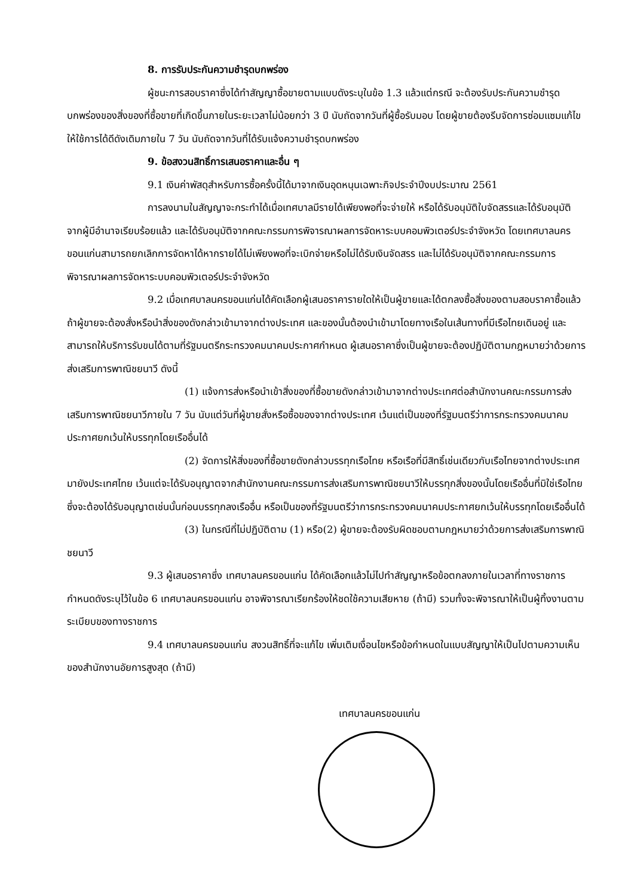8. การรับประกันความชำรุดบกพร่อง
ผู้ชนะการสอบราคาซึ่งได้ทำสัญญาซื้อขายตามแบบดังระบุในข้อ 1.3 แล้วแต่กรณี จะต้องรับประกันความชำรุดบกพร่องของสิ่งของที่ซื้อขายที่เกิดขึ้นภายในระยะเวลาไม่น้อยกว่า 3 ปี นับถัดจากวันที่ผู้ซื้อรับมอบ โดยผู้ขายต้องรีบจัดการซ่อมแซมแก้ไขให้ใช้การได้ดีดังเดิมภายใน 7 วัน นับถัดจากวันที่ได้รับแจ้งความชำรุดบกพร่อง
9. ข้อสงวนสิทธิ์การเสนอราคาและอื่น ๆ
9.1 เงินค่าพัสดุสำหรับการซื้อครั้งนี้ได้มาจากเงินอุดหนุนเฉพาะกิจประจำปีงบประมาณ 2561
การลงนามในสัญญาจะกระทำได้เมื่อเทศบาลมีรายได้เพียงพอที่จะจ่ายให้ หรือได้รับอนุมัติใบจัดสรรและได้รับอนุมัติจากผู้มีอำนาจเรียบร้อยแล้ว และได้รับอนุมัติจากคณะกรรมการพิจารณาผลการจัดหาระบบคอมพิวเตอร์ประจำจังหวัด โดยเทศบาลนครขอนแก่นสามารถยกเลิกการจัดหาได้หากรายได้ไม่เพียงพอที่จะเบิกจ่ายหรือไม่ได้รับเงินจัดสรร และไม่ได้รับอนุมัติจากคณะกรรมการพิจารณาผลการจัดหาระบบคอมพิวเตอร์ประจำจังหวัด
9.2 เมื่อเทศบาลนครขอนแก่นได้คัดเลือกผู้เสนอราคารายใดให้เป็นผู้ขายและได้ตกลงซื้อสิ่งของตามสอบราคาซื้อแล้ว ถ้าผู้ขายจะต้องสั่งหรือนำสิ่งของดังกล่าวเข้ามาจากต่างประเทศ และของนั้นต้องนำเข้ามาโดยทางเรือในเส้นทางที่มีเรือไทยเดินอยู่ และสามารถให้บริการรับขนได้ตามที่รัฐมนตรีกระทรวงคมนาคมประกาศกำหนด ผู้เสนอราคาซึ่งเป็นผู้ขายจะต้องปฏิบัติตามกฎหมายว่าด้วยการส่งเสริมการพาณิชยนาวี ดังนี้
(1) แจ้งการส่งหรือนำเข้าสิ่งของที่ซื้อขายดังกล่าวเข้ามาจากต่างประเทศต่อสำนักงานคณะกรรมการส่งเสริมการพาณิชยนาวีภายใน 7 วัน นับแต่วันที่ผู้ขายสั่งหรือซื้อของจากต่างประเทศ เว้นแต่เป็นของที่รัฐมนตรีว่าการกระทรวงคมนาคมประกาศยกเว้นให้บรรทุกโดยเรืออื่นได้
(2) จัดการให้สิ่งของที่ซื้อขายดังกล่าวบรรทุกเรือไทย หรือเรือที่มีสิทธิ์เช่นเดียวกับเรือไทยจากต่างประเทศมายังประเทศไทย เว้นแต่จะได้รับอนุญาตจากสำนักงานคณะกรรมการส่งเสริมการพาณิชยนาวีให้บรรทุกสิ่งของนั้นโดยเรืออื่นที่มิใช่เรือไทย ซึ่งจะต้องได้รับอนุญาตเช่นนั้นก่อนบรรทุกลงเรืออื่น หรือเป็นของที่รัฐมนตรีว่าการกระทรวงคมนาคมประกาศยกเว้นให้บรรทุกโดยเรืออื่นได้
(3) ในกรณีที่ไม่ปฏิบัติตาม (1) หรือ(2) ผู้ขายจะต้องรับผิดชอบตามกฎหมายว่าด้วยการส่งเสริมการพาณิชยนาวี
9.3 ผู้เสนอราคาซึ่ง เทศบาลนครขอนแก่น ได้คัดเลือกแล้วไม่ไปทำสัญญาหรือข้อตกลงภายในเวลาที่ทางราชการกำหนดดังระบุไว้ในข้อ 6 เทศบาลนครขอนแก่น อาจพิจารณาเรียกร้องให้ชดใช้ความเสียหาย (ถ้ามี) รวมทั้งจะพิจารณาให้เป็นผู้ทิ้งงานตามระเบียบของทางราชการ
9.4 เทศบาลนครขอนแก่น สงวนสิทธิ์ที่จะแก้ไข เพิ่มเติมเงื่อนไขหรือข้อกำหนดในแบบสัญญาให้เป็นไปตามความเห็นของสำนักงานอัยการสูงสุด (ถ้ามี)
เทศบาลนครขอนแก่น